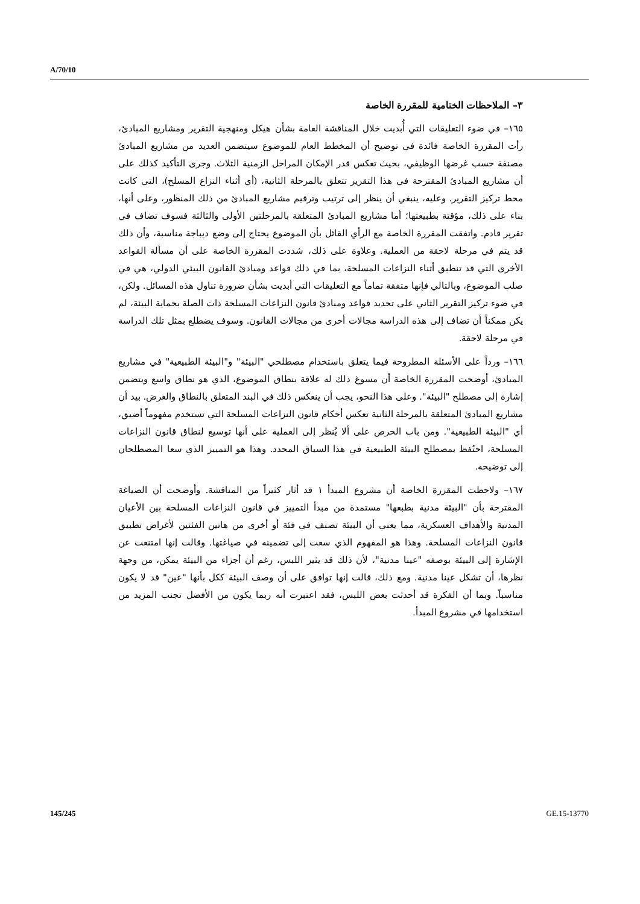A/70/10
٣– الملاحظات الختامية للمقررة الخاصة
١٦٥– في ضوء التعليقات التي أُبديت خلال المناقشة العامة بشأن هيكل ومنهجية التقرير ومشاريع المبادئ، رأت المقررة الخاصة فائدة في توضيح أن المخطط العام للموضوع سيتضمن العديد من مشاريع المبادئ مصنفة حسب غرضها الوظيفي، بحيث تعكس قدر الإمكان المراحل الزمنية الثلاث. وجرى التأكيد كذلك على أن مشاريع المبادئ المقترحة في هذا التقرير تتعلق بالمرحلة الثانية، (أي أثناء النزاع المسلح)، التي كانت محط تركيز التقرير. وعليه، ينبغي أن ينظر إلى ترتيب وترقيم مشاريع المبادئ من ذلك المنظور، وعلى أنها، بناء على ذلك، مؤقتة بطبيعتها؛ أما مشاريع المبادئ المتعلقة بالمرحلتين الأولى والثالثة فسوف تضاف في تقرير قادم. واتفقت المقررة الخاصة مع الرأي القائل بأن الموضوع يحتاج إلى وضع ديباجة مناسبة، وأن ذلك قد يتم في مرحلة لاحقة من العملية. وعلاوة على ذلك، شددت المقررة الخاصة على أن مسألة القواعد الأخرى التي قد تنطبق أثناء النزاعات المسلحة، بما في ذلك قواعد ومبادئ القانون البيئي الدولي، هي في صلب الموضوع، وبالتالي فإنها متفقة تماماً مع التعليقات التي أبديت بشأن ضرورة تناول هذه المسائل. ولكن، في ضوء تركيز التقرير الثاني على تحديد قواعد ومبادئ قانون النزاعات المسلحة ذات الصلة بحماية البيئة، لم يكن ممكناً أن تضاف إلى هذه الدراسة مجالات أخرى من مجالات القانون. وسوف يضطلع بمثل تلك الدراسة في مرحلة لاحقة.
١٦٦– ورداً على الأسئلة المطروحة فيما يتعلق باستخدام مصطلحي "البيئة" و"البيئة الطبيعية" في مشاريع المبادئ، أوضحت المقررة الخاصة أن مسوغ ذلك له علاقة بنطاق الموضوع، الذي هو نطاق واسع ويتضمن إشارة إلى مصطلح "البيئة". وعلى هذا النحو، يجب أن ينعكس ذلك في البند المتعلق بالنطاق والغرض. بيد أن مشاريع المبادئ المتعلقة بالمرحلة الثانية تعكس أحكام قانون النزاعات المسلحة التي تستخدم مفهوماً أضيق، أي "البيئة الطبيعية". ومن باب الحرص على ألا يُنظر إلى العملية على أنها توسيع لنطاق قانون النزاعات المسلحة، احتُفظ بمصطلح البيئة الطبيعية في هذا السياق المحدد. وهذا هو التمييز الذي سعا المصطلحان إلى توضيحه.
١٦٧– ولاحظت المقررة الخاصة أن مشروع المبدأ ١ قد أثار كثيراً من المناقشة. وأوضحت أن الصياغة المقترحة بأن "البيئة مدنية بطبعها" مستمدة من مبدأ التمييز في قانون النزاعات المسلحة بين الأعيان المدنية والأهداف العسكرية، مما يعني أن البيئة تصنف في فئة أو أخرى من هاتين الفئتين لأغراض تطبيق قانون النزاعات المسلحة. وهذا هو المفهوم الذي سعت إلى تضمينه في صياغتها. وقالت إنها امتنعت عن الإشارة إلى البيئة بوصفه "عينا مدنية"، لأن ذلك قد يثير اللبس، رغم أن أجزاء من البيئة يمكن، من وجهة نظرها، أن تشكل عينا مدنية. ومع ذلك، قالت إنها توافق على أن وصف البيئة ككل بأنها "عين" قد لا يكون مناسباً. وبما أن الفكرة قد أحدثت بعض اللبس، فقد اعتبرت أنه ربما يكون من الأفضل تجنب المزيد من استخدامها في مشروع المبدأ.
145/245 GE.15-13770